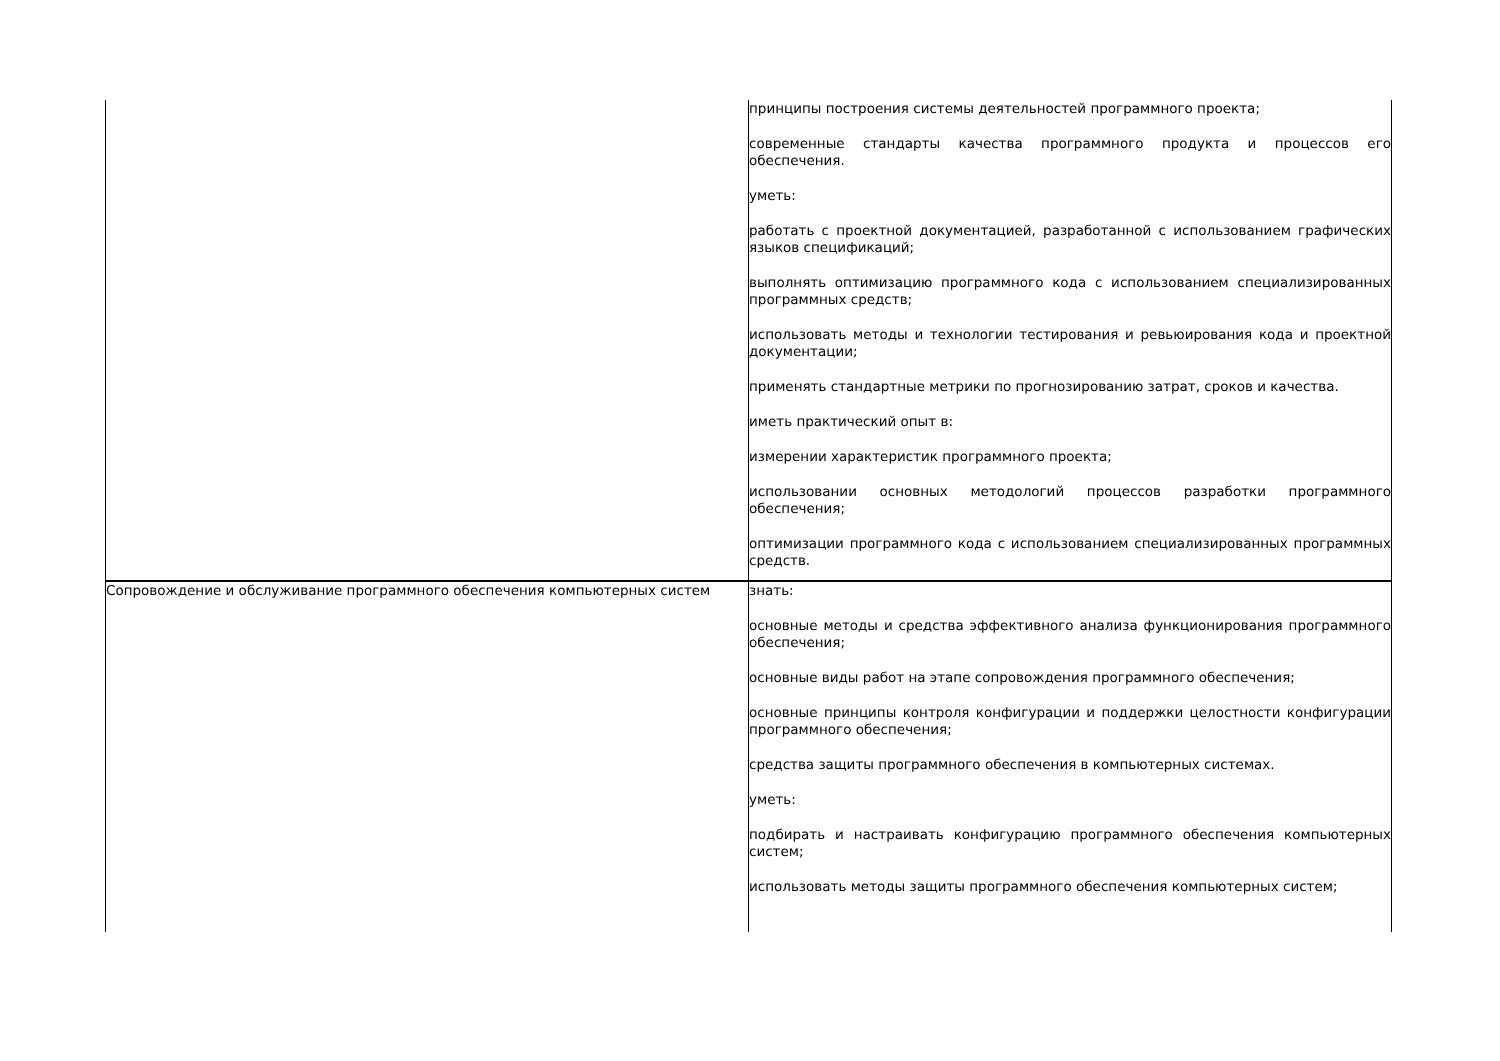| | принципы построения системы деятельностей программного проекта; современные стандарты качества программного продукта и процессов его обеспечения. уметь: работать с проектной документацией, разработанной с использованием графических языков спецификаций; выполнять оптимизацию программного кода с использованием специализированных программных средств; использовать методы и технологии тестирования и ревьюирования кода и проектной документации; применять стандартные метрики по прогнозированию затрат, сроков и качества. иметь практический опыт в: измерении характеристик программного проекта; использовании основных методологий процессов разработки программного обеспечения; оптимизации программного кода с использованием специализированных программных средств. |
| Сопровождение и обслуживание программного обеспечения компьютерных систем | знать: основные методы и средства эффективного анализа функционирования программного обеспечения; основные виды работ на этапе сопровождения программного обеспечения; основные принципы контроля конфигурации и поддержки целостности конфигурации программного обеспечения; средства защиты программного обеспечения в компьютерных системах. уметь: подбирать и настраивать конфигурацию программного обеспечения компьютерных систем; использовать методы защиты программного обеспечения компьютерных систем; |